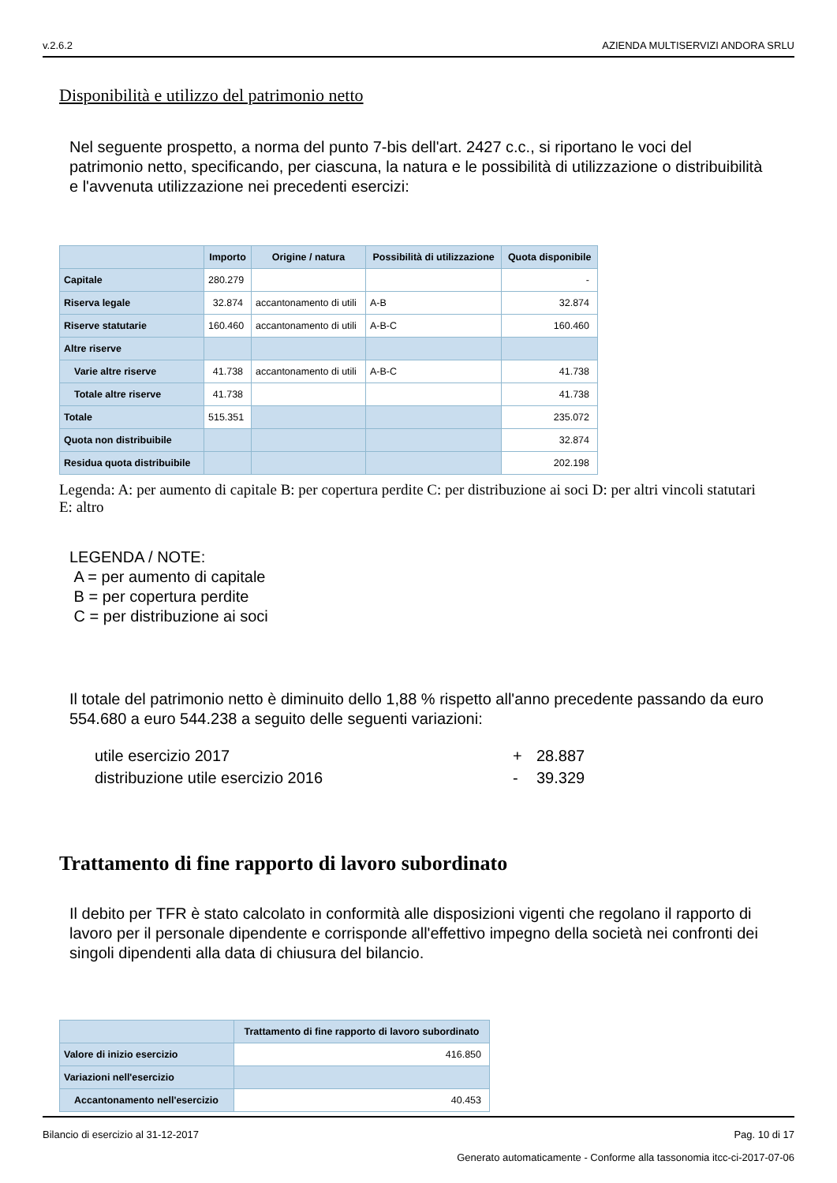v.2.6.2 AZIENDA MULTISERVIZI ANDORA SRLU
Disponibilità e utilizzo del patrimonio netto
Nel seguente prospetto, a norma del punto 7-bis dell'art. 2427 c.c., si riportano le voci del patrimonio netto, specificando, per ciascuna, la natura e le possibilità di utilizzazione o distribuibilità e l'avvenuta utilizzazione nei precedenti esercizi:
| | Importo | Origine / natura | Possibilità di utilizzazione | Quota disponibile |
| --- | --- | --- | --- | --- |
| Capitale | 280.279 | | | - |
| Riserva legale | 32.874 | accantonamento di utili | A-B | 32.874 |
| Riserve statutarie | 160.460 | accantonamento di utili | A-B-C | 160.460 |
| Altre riserve | | | | |
| Varie altre riserve | 41.738 | accantonamento di utili | A-B-C | 41.738 |
| Totale altre riserve | 41.738 | | | 41.738 |
| Totale | 515.351 | | | 235.072 |
| Quota non distribuibile | | | | 32.874 |
| Residua quota distribuibile | | | | 202.198 |
Legenda: A: per aumento di capitale B: per copertura perdite C: per distribuzione ai soci D: per altri vincoli statutari E: altro
LEGENDA / NOTE:
A = per aumento di capitale
B = per copertura perdite
C = per distribuzione ai soci
Il totale del patrimonio netto è diminuito dello 1,88 % rispetto all'anno precedente passando da euro 554.680 a euro 544.238 a seguito delle seguenti variazioni:
| utile esercizio 2017 | + | 28.887 |
| distribuzione utile esercizio 2016 | - | 39.329 |
Trattamento di fine rapporto di lavoro subordinato
Il debito per TFR è stato calcolato in conformità alle disposizioni vigenti che regolano il rapporto di lavoro per il personale dipendente e corrisponde all'effettivo impegno della società nei confronti dei singoli dipendenti alla data di chiusura del bilancio.
| | Trattamento di fine rapporto di lavoro subordinato |
| --- | --- |
| Valore di inizio esercizio | 416.850 |
| Variazioni nell'esercizio | |
| Accantonamento nell'esercizio | 40.453 |
Bilancio di esercizio al 31-12-2017 Pag. 10 di 17
Generato automaticamente - Conforme alla tassonomia itcc-ci-2017-07-06